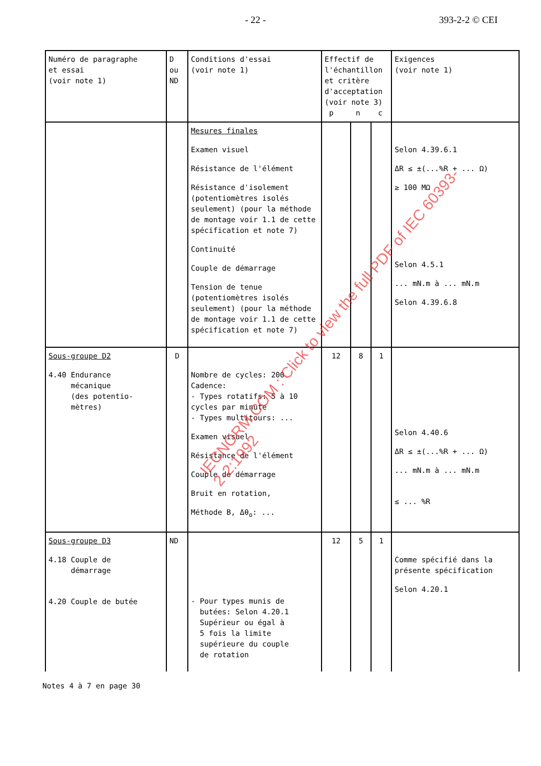- 22 - 393-2-2 © CEI
| Numéro de paragraphe et essai (voir note 1) | D ou ND | Conditions d'essai (voir note 1) | Effectif de l'échantillon et critère d'acceptation (voir note 3) p n c | | | Exigences (voir note 1) |
| --- | --- | --- | --- | --- | --- | --- |
| | | Mesures finales Examen visuel Résistance de l'élément Résistance d'isolement (potentiomètres isolés seulement) (pour la méthode de montage voir 1.1 de cette spécification et note 7) Continuité Couple de démarrage Tension de tenue (potentiomètres isolés seulement) (pour la méthode de montage voir 1.1 de cette spécification et note 7) | | | | Selon 4.39.6.1 ΔR ≤ ±(...%R + ... Ω) ≥ 100 MΩ Selon 4.5.1 ... mN.m à ... mN.m Selon 4.39.6.8 |
| Sous-groupe D2 4.40 Endurance mécanique (des potentio- mètres) | D | Nombre de cycles: 200 Cadence: - Types rotatifs: 5 à 10 cycles par minute - Types multitours: ... Examen visuel Résistance de l'élément Couple de démarrage Bruit en rotation, Méthode B, Δθ<sub>o</sub>: ... | 12 | 8 | 1 | Selon 4.40.6 ΔR ≤ ±(...%R + ... Ω) ... mN.m à ... mN.m ≤ ... %R |
| Sous-groupe D3 4.18 Couple de démarrage 4.20 Couple de butée | ND | - Pour types munis de butées: Selon 4.20.1 Supérieur ou égal à 5 fois la limite supérieure du couple de rotation | 12 | 5 | 1 | Comme spécifié dans la présente spécification Selon 4.20.1 |
Notes 4 à 7 en page 30
IECNORM.COM : Click to view the full PDF of IEC 60393-2-2:1992